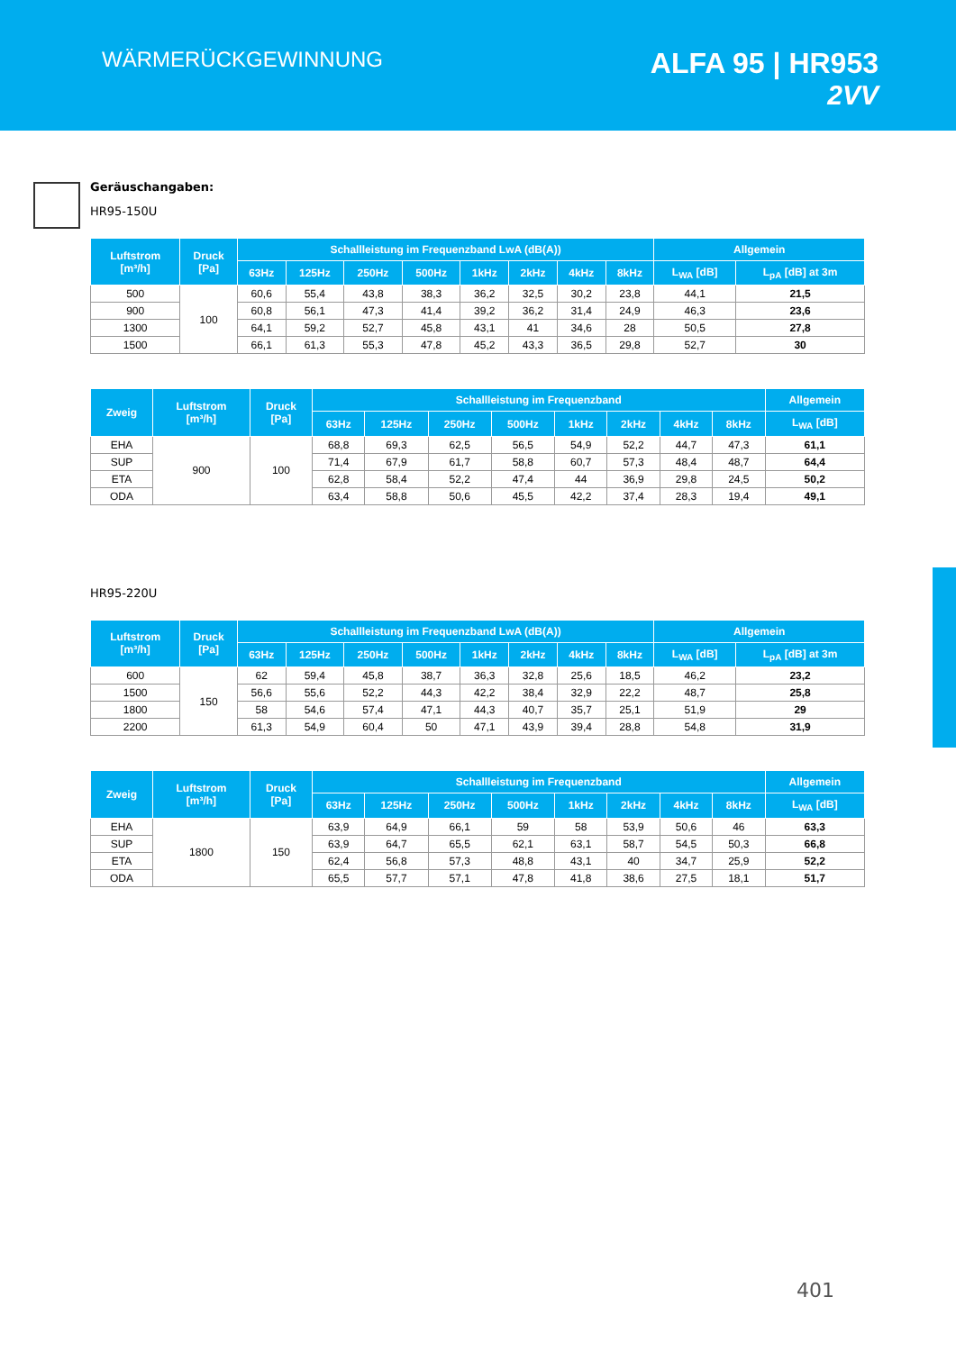WÄRMERÜCKGEWINNUNG
ALFA 95 | HR953
2VV
Geräuschangaben:
HR95-150U
| Luftstrom [m³/h] | Druck [Pa] | Schallleistung im Frequenzband LwA (dB(A)) | | | | | | | | Allgemein | |
| --- | --- | --- | --- | --- | --- | --- | --- | --- | --- | --- | --- |
| | | 63Hz | 125Hz | 250Hz | 500Hz | 1kHz | 2kHz | 4kHz | 8kHz | L<sub>WA</sub> [dB] | L<sub>pA</sub> [dB] at 3m |
| 500 | 100 | 60,6 | 55,4 | 43,8 | 38,3 | 36,2 | 32,5 | 30,2 | 23,8 | 44,1 | 21,5 |
| 900 | | 60,8 | 56,1 | 47,3 | 41,4 | 39,2 | 36,2 | 31,4 | 24,9 | 46,3 | 23,6 |
| 1300 | | 64,1 | 59,2 | 52,7 | 45,8 | 43,1 | 41 | 34,6 | 28 | 50,5 | 27,8 |
| 1500 | | 66,1 | 61,3 | 55,3 | 47,8 | 45,2 | 43,3 | 36,5 | 29,8 | 52,7 | 30 |
| Zweig | Luftstrom [m³/h] | Druck [Pa] | Schallleistung im Frequenzband | | | | | | | | Allgemein |
| --- | --- | --- | --- | --- | --- | --- | --- | --- | --- | --- | --- |
| | | | 63Hz | 125Hz | 250Hz | 500Hz | 1kHz | 2kHz | 4kHz | 8kHz | L<sub>WA</sub> [dB] |
| EHA | 900 | 100 | 68,8 | 69,3 | 62,5 | 56,5 | 54,9 | 52,2 | 44,7 | 47,3 | 61,1 |
| SUP | | | 71,4 | 67,9 | 61,7 | 58,8 | 60,7 | 57,3 | 48,4 | 48,7 | 64,4 |
| ETA | | | 62,8 | 58,4 | 52,2 | 47,4 | 44 | 36,9 | 29,8 | 24,5 | 50,2 |
| ODA | | | 63,4 | 58,8 | 50,6 | 45,5 | 42,2 | 37,4 | 28,3 | 19,4 | 49,1 |
HR95-220U
| Luftstrom [m³/h] | Druck [Pa] | Schallleistung im Frequenzband LwA (dB(A)) | | | | | | | | Allgemein | |
| --- | --- | --- | --- | --- | --- | --- | --- | --- | --- | --- | --- |
| | | 63Hz | 125Hz | 250Hz | 500Hz | 1kHz | 2kHz | 4kHz | 8kHz | L<sub>WA</sub> [dB] | L<sub>pA</sub> [dB] at 3m |
| 600 | 150 | 62 | 59,4 | 45,8 | 38,7 | 36,3 | 32,8 | 25,6 | 18,5 | 46,2 | 23,2 |
| 1500 | | 56,6 | 55,6 | 52,2 | 44,3 | 42,2 | 38,4 | 32,9 | 22,2 | 48,7 | 25,8 |
| 1800 | | 58 | 54,6 | 57,4 | 47,1 | 44,3 | 40,7 | 35,7 | 25,1 | 51,9 | 29 |
| 2200 | | 61,3 | 54,9 | 60,4 | 50 | 47,1 | 43,9 | 39,4 | 28,8 | 54,8 | 31,9 |
| Zweig | Luftstrom [m³/h] | Druck [Pa] | Schallleistung im Frequenzband | | | | | | | | Allgemein |
| --- | --- | --- | --- | --- | --- | --- | --- | --- | --- | --- | --- |
| | | | 63Hz | 125Hz | 250Hz | 500Hz | 1kHz | 2kHz | 4kHz | 8kHz | L<sub>WA</sub> [dB] |
| EHA | 1800 | 150 | 63,9 | 64,9 | 66,1 | 59 | 58 | 53,9 | 50,6 | 46 | 63,3 |
| SUP | | | 63,9 | 64,7 | 65,5 | 62,1 | 63,1 | 58,7 | 54,5 | 50,3 | 66,8 |
| ETA | | | 62,4 | 56,8 | 57,3 | 48,8 | 43,1 | 40 | 34,7 | 25,9 | 52,2 |
| ODA | | | 65,5 | 57,7 | 57,1 | 47,8 | 41,8 | 38,6 | 27,5 | 18,1 | 51,7 |
401